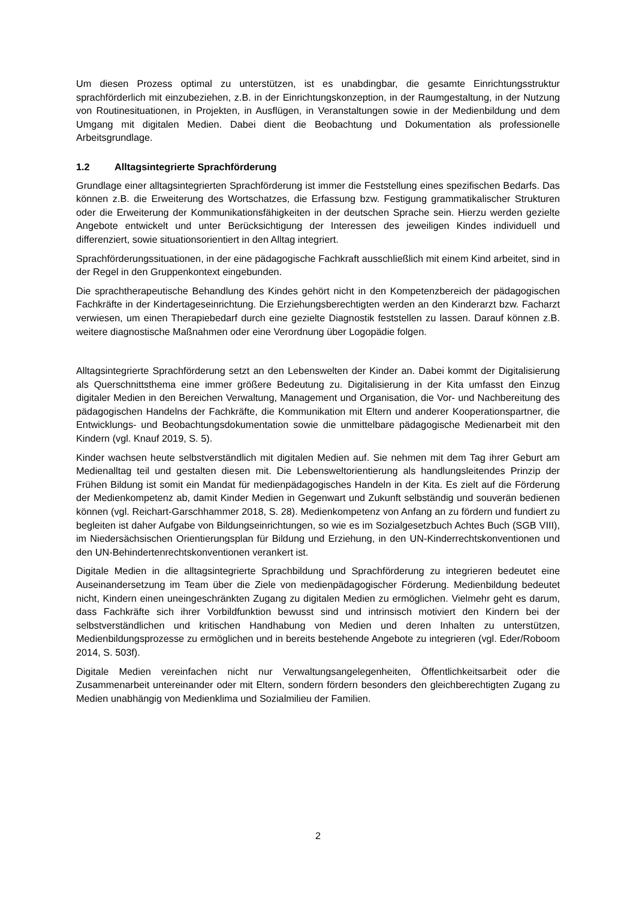Um diesen Prozess optimal zu unterstützen, ist es unabdingbar, die gesamte Einrichtungsstruktur sprachförderlich mit einzubeziehen, z.B. in der Einrichtungskonzeption, in der Raumgestaltung, in der Nutzung von Routinesituationen, in Projekten, in Ausflügen, in Veranstaltungen sowie in der Medienbildung und dem Umgang mit digitalen Medien. Dabei dient die Beobachtung und Dokumentation als professionelle Arbeitsgrundlage.
1.2 Alltagsintegrierte Sprachförderung
Grundlage einer alltagsintegrierten Sprachförderung ist immer die Feststellung eines spezifischen Bedarfs. Das können z.B. die Erweiterung des Wortschatzes, die Erfassung bzw. Festigung grammatikalischer Strukturen oder die Erweiterung der Kommunikationsfähigkeiten in der deutschen Sprache sein. Hierzu werden gezielte Angebote entwickelt und unter Berücksichtigung der Interessen des jeweiligen Kindes individuell und differenziert, sowie situationsorientiert in den Alltag integriert.
Sprachförderungssituationen, in der eine pädagogische Fachkraft ausschließlich mit einem Kind arbeitet, sind in der Regel in den Gruppenkontext eingebunden.
Die sprachtherapeutische Behandlung des Kindes gehört nicht in den Kompetenzbereich der pädagogischen Fachkräfte in der Kindertageseinrichtung. Die Erziehungsberechtigten werden an den Kinderarzt bzw. Facharzt verwiesen, um einen Therapiebedarf durch eine gezielte Diagnostik feststellen zu lassen. Darauf können z.B. weitere diagnostische Maßnahmen oder eine Verordnung über Logopädie folgen.
Alltagsintegrierte Sprachförderung setzt an den Lebenswelten der Kinder an. Dabei kommt der Digitalisierung als Querschnittsthema eine immer größere Bedeutung zu. Digitalisierung in der Kita umfasst den Einzug digitaler Medien in den Bereichen Verwaltung, Management und Organisation, die Vor- und Nachbereitung des pädagogischen Handelns der Fachkräfte, die Kommunikation mit Eltern und anderer Kooperationspartner, die Entwicklungs- und Beobachtungsdokumentation sowie die unmittelbare pädagogische Medienarbeit mit den Kindern (vgl. Knauf 2019, S. 5).
Kinder wachsen heute selbstverständlich mit digitalen Medien auf. Sie nehmen mit dem Tag ihrer Geburt am Medienalltag teil und gestalten diesen mit. Die Lebensweltorientierung als handlungsleitendes Prinzip der Frühen Bildung ist somit ein Mandat für medienpädagogisches Handeln in der Kita. Es zielt auf die Förderung der Medienkompetenz ab, damit Kinder Medien in Gegenwart und Zukunft selbständig und souverän bedienen können (vgl. Reichart-Garschhammer 2018, S. 28). Medienkompetenz von Anfang an zu fördern und fundiert zu begleiten ist daher Aufgabe von Bildungseinrichtungen, so wie es im Sozialgesetzbuch Achtes Buch (SGB VIII), im Niedersächsischen Orientierungsplan für Bildung und Erziehung, in den UN-Kinderrechtskonventionen und den UN-Behindertenrechtskonventionen verankert ist.
Digitale Medien in die alltagsintegrierte Sprachbildung und Sprachförderung zu integrieren bedeutet eine Auseinandersetzung im Team über die Ziele von medienpädagogischer Förderung. Medienbildung bedeutet nicht, Kindern einen uneingeschränkten Zugang zu digitalen Medien zu ermöglichen. Vielmehr geht es darum, dass Fachkräfte sich ihrer Vorbildfunktion bewusst sind und intrinsisch motiviert den Kindern bei der selbstverständlichen und kritischen Handhabung von Medien und deren Inhalten zu unterstützen, Medienbildungsprozesse zu ermöglichen und in bereits bestehende Angebote zu integrieren (vgl. Eder/Roboom 2014, S. 503f).
Digitale Medien vereinfachen nicht nur Verwaltungsangelegenheiten, Öffentlichkeitsarbeit oder die Zusammenarbeit untereinander oder mit Eltern, sondern fördern besonders den gleichberechtigten Zugang zu Medien unabhängig von Medienklima und Sozialmilieu der Familien.
2